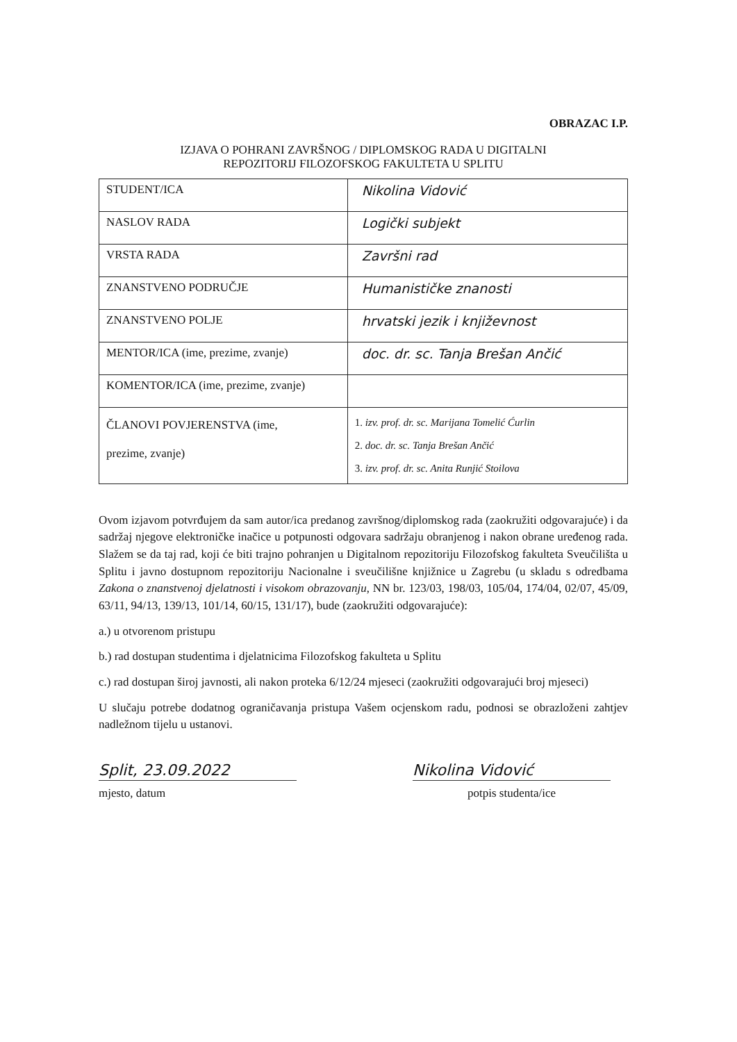OBRAZAC I.P.
IZJAVA O POHRANI ZAVRŠNOG / DIPLOMSKOG RADA U DIGITALNI
REPOZITORIJ FILOZOFSKOG FAKULTETA U SPLITU
| STUDENT/ICA | Nikolina Vidović |
| NASLOV RADA | Logički subjekt |
| VRSTA RADA | Završni rad |
| ZNANSTVENO PODRUČJE | Humanističke znanosti |
| ZNANSTVENO POLJE | hrvatski jezik i književnost |
| MENTOR/ICA (ime, prezime, zvanje) | doc. dr. sc. Tanja Brešan Ančić |
| KOMENTOR/ICA (ime, prezime, zvanje) | |
| ČLANOVI POVJERENSTVA (ime, prezime, zvanje) | 1. izv. prof. dr. sc. Marijana Tomelić Ćurlin 2. doc. dr. sc. Tanja Brešan Ančić 3. izv. prof. dr. sc. Anita Runjić Stoilova |
Ovom izjavom potvrđujem da sam autor/ica predanog završnog/diplomskog rada (zaokružiti odgovarajuće) i da sadržaj njegove elektroničke inačice u potpunosti odgovara sadržaju obranjenog i nakon obrane uređenog rada. Slažem se da taj rad, koji će biti trajno pohranjen u Digitalnom repozitoriju Filozofskog fakulteta Sveučilišta u Splitu i javno dostupnom repozitoriju Nacionalne i sveučilišne knjižnice u Zagrebu (u skladu s odredbama Zakona o znanstvenoj djelatnosti i visokom obrazovanju, NN br. 123/03, 198/03, 105/04, 174/04, 02/07, 45/09, 63/11, 94/13, 139/13, 101/14, 60/15, 131/17), bude (zaokružiti odgovarajuće):
a.) u otvorenom pristupu
b.) rad dostupan studentima i djelatnicima Filozofskog fakulteta u Splitu
c.) rad dostupan široj javnosti, ali nakon proteka 6/12/24 mjeseci (zaokružiti odgovarajući broj mjeseci)
U slučaju potrebe dodatnog ograničavanja pristupa Vašem ocjenskom radu, podnosi se obrazloženi zahtjev nadležnom tijelu u ustanovi.
Split, 23.09.2022
mjesto, datum
Nikolina Vidović
potpis studenta/ice